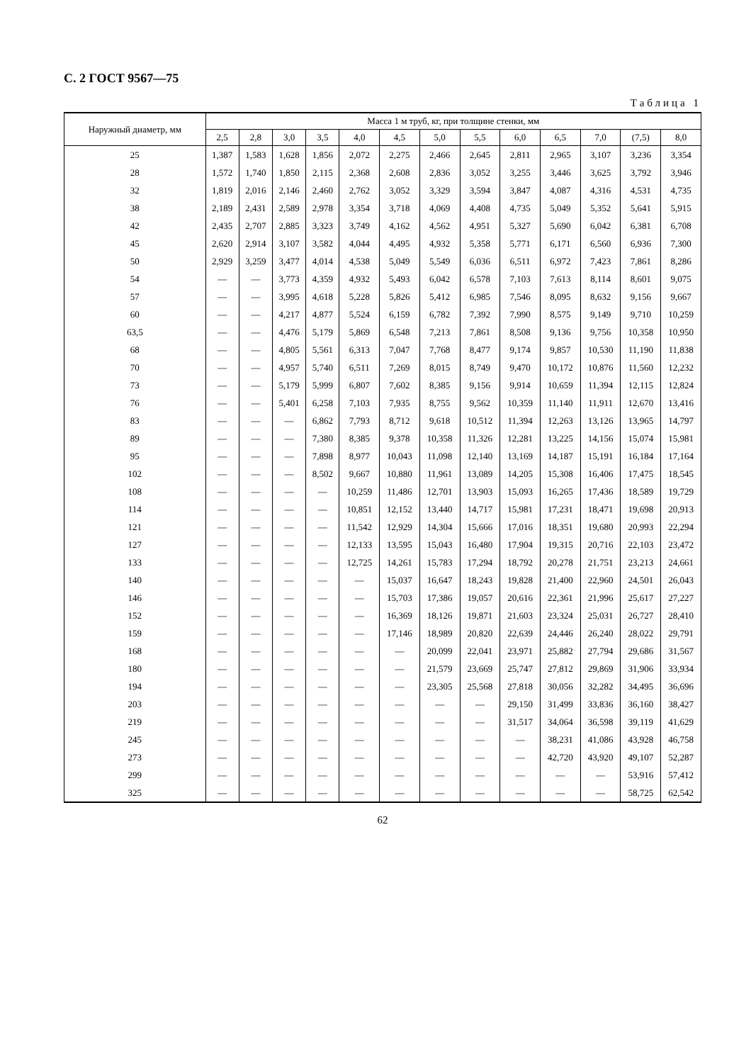С. 2 ГОСТ 9567—75
Таблица 1
| Наружный диаметр, мм | Масса 1 м труб, кг, при толщине стенки, мм | | | | | | | | | | | | |
| --- | --- | --- | --- | --- | --- | --- | --- | --- | --- | --- | --- | --- | --- |
| | 2,5 | 2,8 | 3,0 | 3,5 | 4,0 | 4,5 | 5,0 | 5,5 | 6,0 | 6,5 | 7,0 | (7,5) | 8,0 |
| 25 | 1,387 | 1,583 | 1,628 | 1,856 | 2,072 | 2,275 | 2,466 | 2,645 | 2,811 | 2,965 | 3,107 | 3,236 | 3,354 |
| 28 | 1,572 | 1,740 | 1,850 | 2,115 | 2,368 | 2,608 | 2,836 | 3,052 | 3,255 | 3,446 | 3,625 | 3,792 | 3,946 |
| 32 | 1,819 | 2,016 | 2,146 | 2,460 | 2,762 | 3,052 | 3,329 | 3,594 | 3,847 | 4,087 | 4,316 | 4,531 | 4,735 |
| 38 | 2,189 | 2,431 | 2,589 | 2,978 | 3,354 | 3,718 | 4,069 | 4,408 | 4,735 | 5,049 | 5,352 | 5,641 | 5,915 |
| 42 | 2,435 | 2,707 | 2,885 | 3,323 | 3,749 | 4,162 | 4,562 | 4,951 | 5,327 | 5,690 | 6,042 | 6,381 | 6,708 |
| 45 | 2,620 | 2,914 | 3,107 | 3,582 | 4,044 | 4,495 | 4,932 | 5,358 | 5,771 | 6,171 | 6,560 | 6,936 | 7,300 |
| 50 | 2,929 | 3,259 | 3,477 | 4,014 | 4,538 | 5,049 | 5,549 | 6,036 | 6,511 | 6,972 | 7,423 | 7,861 | 8,286 |
| 54 | — | — | 3,773 | 4,359 | 4,932 | 5,493 | 6,042 | 6,578 | 7,103 | 7,613 | 8,114 | 8,601 | 9,075 |
| 57 | — | — | 3,995 | 4,618 | 5,228 | 5,826 | 5,412 | 6,985 | 7,546 | 8,095 | 8,632 | 9,156 | 9,667 |
| 60 | — | — | 4,217 | 4,877 | 5,524 | 6,159 | 6,782 | 7,392 | 7,990 | 8,575 | 9,149 | 9,710 | 10,259 |
| 63,5 | — | — | 4,476 | 5,179 | 5,869 | 6,548 | 7,213 | 7,861 | 8,508 | 9,136 | 9,756 | 10,358 | 10,950 |
| 68 | — | — | 4,805 | 5,561 | 6,313 | 7,047 | 7,768 | 8,477 | 9,174 | 9,857 | 10,530 | 11,190 | 11,838 |
| 70 | — | — | 4,957 | 5,740 | 6,511 | 7,269 | 8,015 | 8,749 | 9,470 | 10,172 | 10,876 | 11,560 | 12,232 |
| 73 | — | — | 5,179 | 5,999 | 6,807 | 7,602 | 8,385 | 9,156 | 9,914 | 10,659 | 11,394 | 12,115 | 12,824 |
| 76 | — | — | 5,401 | 6,258 | 7,103 | 7,935 | 8,755 | 9,562 | 10,359 | 11,140 | 11,911 | 12,670 | 13,416 |
| 83 | — | — | — | 6,862 | 7,793 | 8,712 | 9,618 | 10,512 | 11,394 | 12,263 | 13,126 | 13,965 | 14,797 |
| 89 | — | — | — | 7,380 | 8,385 | 9,378 | 10,358 | 11,326 | 12,281 | 13,225 | 14,156 | 15,074 | 15,981 |
| 95 | — | — | — | 7,898 | 8,977 | 10,043 | 11,098 | 12,140 | 13,169 | 14,187 | 15,191 | 16,184 | 17,164 |
| 102 | — | — | — | 8,502 | 9,667 | 10,880 | 11,961 | 13,089 | 14,205 | 15,308 | 16,406 | 17,475 | 18,545 |
| 108 | — | — | — | — | 10,259 | 11,486 | 12,701 | 13,903 | 15,093 | 16,265 | 17,436 | 18,589 | 19,729 |
| 114 | — | — | — | — | 10,851 | 12,152 | 13,440 | 14,717 | 15,981 | 17,231 | 18,471 | 19,698 | 20,913 |
| 121 | — | — | — | — | 11,542 | 12,929 | 14,304 | 15,666 | 17,016 | 18,351 | 19,680 | 20,993 | 22,294 |
| 127 | — | — | — | — | 12,133 | 13,595 | 15,043 | 16,480 | 17,904 | 19,315 | 20,716 | 22,103 | 23,472 |
| 133 | — | — | — | — | 12,725 | 14,261 | 15,783 | 17,294 | 18,792 | 20,278 | 21,751 | 23,213 | 24,661 |
| 140 | — | — | — | — | — | 15,037 | 16,647 | 18,243 | 19,828 | 21,400 | 22,960 | 24,501 | 26,043 |
| 146 | — | — | — | — | — | 15,703 | 17,386 | 19,057 | 20,616 | 22,361 | 21,996 | 25,617 | 27,227 |
| 152 | — | — | — | — | — | 16,369 | 18,126 | 19,871 | 21,603 | 23,324 | 25,031 | 26,727 | 28,410 |
| 159 | — | — | — | — | — | 17,146 | 18,989 | 20,820 | 22,639 | 24,446 | 26,240 | 28,022 | 29,791 |
| 168 | — | — | — | — | — | — | 20,099 | 22,041 | 23,971 | 25,882 | 27,794 | 29,686 | 31,567 |
| 180 | — | — | — | — | — | — | 21,579 | 23,669 | 25,747 | 27,812 | 29,869 | 31,906 | 33,934 |
| 194 | — | — | — | — | — | — | 23,305 | 25,568 | 27,818 | 30,056 | 32,282 | 34,495 | 36,696 |
| 203 | — | — | — | — | — | — | — | — | 29,150 | 31,499 | 33,836 | 36,160 | 38,427 |
| 219 | — | — | — | — | — | — | — | — | 31,517 | 34,064 | 36,598 | 39,119 | 41,629 |
| 245 | — | — | — | — | — | — | — | — | — | 38,231 | 41,086 | 43,928 | 46,758 |
| 273 | — | — | — | — | — | — | — | — | — | 42,720 | 43,920 | 49,107 | 52,287 |
| 299 | — | — | — | — | — | — | — | — | — | — | — | 53,916 | 57,412 |
| 325 | — | — | — | — | — | — | — | — | — | — | — | 58,725 | 62,542 |
62